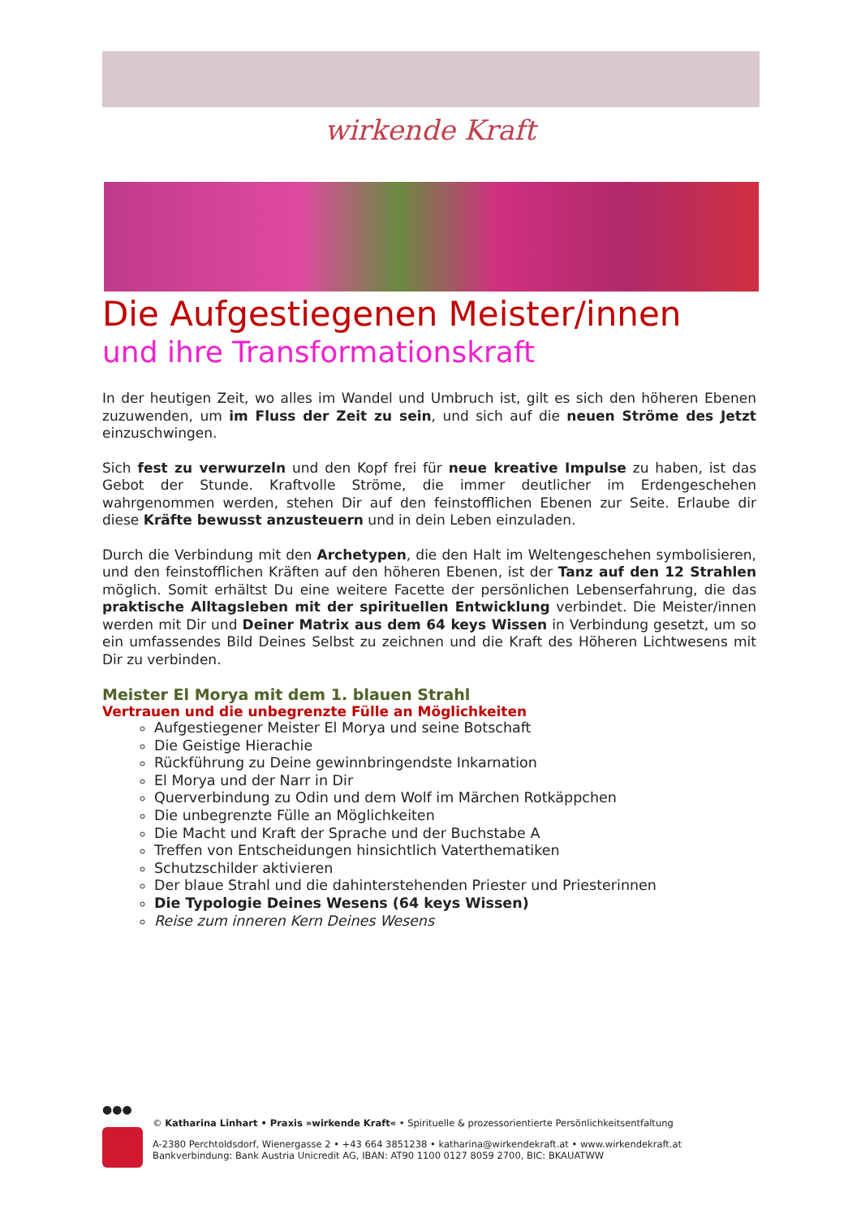wirkende Kraft
Die Aufgestiegenen Meister/innen
und ihre Transformationskraft
In der heutigen Zeit, wo alles im Wandel und Umbruch ist, gilt es sich den höheren Ebenen zuzuwenden, um im Fluss der Zeit zu sein, und sich auf die neuen Ströme des Jetzt einzuschwingen.
Sich fest zu verwurzeln und den Kopf frei für neue kreative Impulse zu haben, ist das Gebot der Stunde. Kraftvolle Ströme, die immer deutlicher im Erdengeschehen wahrgenommen werden, stehen Dir auf den feinstofflichen Ebenen zur Seite. Erlaube dir diese Kräfte bewusst anzusteuern und in dein Leben einzuladen.
Durch die Verbindung mit den Archetypen, die den Halt im Weltengeschehen symbolisieren, und den feinstofflichen Kräften auf den höheren Ebenen, ist der Tanz auf den 12 Strahlen möglich. Somit erhältst Du eine weitere Facette der persönlichen Lebenserfahrung, die das praktische Alltagsleben mit der spirituellen Entwicklung verbindet. Die Meister/innen werden mit Dir und Deiner Matrix aus dem 64 keys Wissen in Verbindung gesetzt, um so ein umfassendes Bild Deines Selbst zu zeichnen und die Kraft des Höheren Lichtwesens mit Dir zu verbinden.
Meister El Morya mit dem 1. blauen Strahl
Vertrauen und die unbegrenzte Fülle an Möglichkeiten
Aufgestiegener Meister El Morya und seine Botschaft
Die Geistige Hierachie
Rückführung zu Deine gewinnbringendste Inkarnation
El Morya und der Narr in Dir
Querverbindung zu Odin und dem Wolf im Märchen Rotkäppchen
Die unbegrenzte Fülle an Möglichkeiten
Die Macht und Kraft der Sprache und der Buchstabe A
Treffen von Entscheidungen hinsichtlich Vaterthematiken
Schutzschilder aktivieren
Der blaue Strahl und die dahinterstehenden Priester und Priesterinnen
Die Typologie Deines Wesens (64 keys Wissen)
Reise zum inneren Kern Deines Wesens
●●●
© Katharina Linhart • Praxis »wirkende Kraft« • Spirituelle & prozessorientierte Persönlichkeitsentfaltung
A-2380 Perchtoldsdorf, Wienergasse 2 • +43 664 3851238 • katharina@wirkendekraft.at • www.wirkendekraft.at
Bankverbindung: Bank Austria Unicredit AG, IBAN: AT90 1100 0127 8059 2700, BIC: BKAUATWW